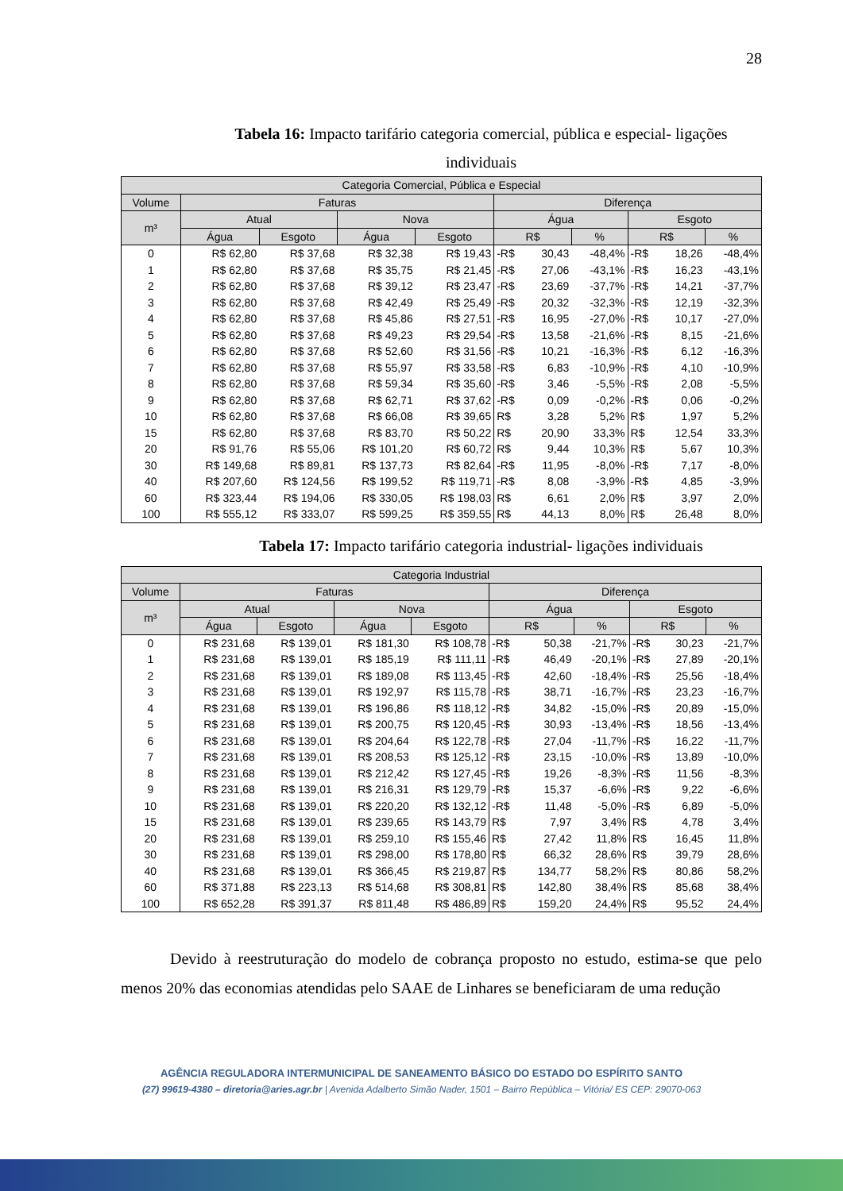28
Tabela 16: Impacto tarifário categoria comercial, pública e especial- ligações individuais
| Categoria Comercial, Pública e Especial | | | | | | | | | | |
| --- | --- | --- | --- | --- | --- | --- | --- | --- | --- | --- |
| Volume | Faturas | | | | Diferença | | | | | |
| m³ | Atual | | Nova | | Água | | | Esgoto | | |
| | Água | Esgoto | Água | Esgoto | R$ | | % | R$ | | % |
| 0 | R$ 62,80 | R$ 37,68 | R$ 32,38 | R$ 19,43 | -R$ | 30,43 | -48,4% | -R$ | 18,26 | -48,4% |
| 1 | R$ 62,80 | R$ 37,68 | R$ 35,75 | R$ 21,45 | -R$ | 27,06 | -43,1% | -R$ | 16,23 | -43,1% |
| 2 | R$ 62,80 | R$ 37,68 | R$ 39,12 | R$ 23,47 | -R$ | 23,69 | -37,7% | -R$ | 14,21 | -37,7% |
| 3 | R$ 62,80 | R$ 37,68 | R$ 42,49 | R$ 25,49 | -R$ | 20,32 | -32,3% | -R$ | 12,19 | -32,3% |
| 4 | R$ 62,80 | R$ 37,68 | R$ 45,86 | R$ 27,51 | -R$ | 16,95 | -27,0% | -R$ | 10,17 | -27,0% |
| 5 | R$ 62,80 | R$ 37,68 | R$ 49,23 | R$ 29,54 | -R$ | 13,58 | -21,6% | -R$ | 8,15 | -21,6% |
| 6 | R$ 62,80 | R$ 37,68 | R$ 52,60 | R$ 31,56 | -R$ | 10,21 | -16,3% | -R$ | 6,12 | -16,3% |
| 7 | R$ 62,80 | R$ 37,68 | R$ 55,97 | R$ 33,58 | -R$ | 6,83 | -10,9% | -R$ | 4,10 | -10,9% |
| 8 | R$ 62,80 | R$ 37,68 | R$ 59,34 | R$ 35,60 | -R$ | 3,46 | -5,5% | -R$ | 2,08 | -5,5% |
| 9 | R$ 62,80 | R$ 37,68 | R$ 62,71 | R$ 37,62 | -R$ | 0,09 | -0,2% | -R$ | 0,06 | -0,2% |
| 10 | R$ 62,80 | R$ 37,68 | R$ 66,08 | R$ 39,65 | R$ | 3,28 | 5,2% | R$ | 1,97 | 5,2% |
| 15 | R$ 62,80 | R$ 37,68 | R$ 83,70 | R$ 50,22 | R$ | 20,90 | 33,3% | R$ | 12,54 | 33,3% |
| 20 | R$ 91,76 | R$ 55,06 | R$ 101,20 | R$ 60,72 | R$ | 9,44 | 10,3% | R$ | 5,67 | 10,3% |
| 30 | R$ 149,68 | R$ 89,81 | R$ 137,73 | R$ 82,64 | -R$ | 11,95 | -8,0% | -R$ | 7,17 | -8,0% |
| 40 | R$ 207,60 | R$ 124,56 | R$ 199,52 | R$ 119,71 | -R$ | 8,08 | -3,9% | -R$ | 4,85 | -3,9% |
| 60 | R$ 323,44 | R$ 194,06 | R$ 330,05 | R$ 198,03 | R$ | 6,61 | 2,0% | R$ | 3,97 | 2,0% |
| 100 | R$ 555,12 | R$ 333,07 | R$ 599,25 | R$ 359,55 | R$ | 44,13 | 8,0% | R$ | 26,48 | 8,0% |
Tabela 17: Impacto tarifário categoria industrial- ligações individuais
| Categoria Industrial | | | | | | | | | | |
| --- | --- | --- | --- | --- | --- | --- | --- | --- | --- | --- |
| Volume | Faturas | | | | Diferença | | | | | |
| m³ | Atual | | Nova | | Água | | | Esgoto | | |
| | Água | Esgoto | Água | Esgoto | R$ | | % | R$ | | % |
| 0 | R$ 231,68 | R$ 139,01 | R$ 181,30 | R$ 108,78 | -R$ | 50,38 | -21,7% | -R$ | 30,23 | -21,7% |
| 1 | R$ 231,68 | R$ 139,01 | R$ 185,19 | R$ 111,11 | -R$ | 46,49 | -20,1% | -R$ | 27,89 | -20,1% |
| 2 | R$ 231,68 | R$ 139,01 | R$ 189,08 | R$ 113,45 | -R$ | 42,60 | -18,4% | -R$ | 25,56 | -18,4% |
| 3 | R$ 231,68 | R$ 139,01 | R$ 192,97 | R$ 115,78 | -R$ | 38,71 | -16,7% | -R$ | 23,23 | -16,7% |
| 4 | R$ 231,68 | R$ 139,01 | R$ 196,86 | R$ 118,12 | -R$ | 34,82 | -15,0% | -R$ | 20,89 | -15,0% |
| 5 | R$ 231,68 | R$ 139,01 | R$ 200,75 | R$ 120,45 | -R$ | 30,93 | -13,4% | -R$ | 18,56 | -13,4% |
| 6 | R$ 231,68 | R$ 139,01 | R$ 204,64 | R$ 122,78 | -R$ | 27,04 | -11,7% | -R$ | 16,22 | -11,7% |
| 7 | R$ 231,68 | R$ 139,01 | R$ 208,53 | R$ 125,12 | -R$ | 23,15 | -10,0% | -R$ | 13,89 | -10,0% |
| 8 | R$ 231,68 | R$ 139,01 | R$ 212,42 | R$ 127,45 | -R$ | 19,26 | -8,3% | -R$ | 11,56 | -8,3% |
| 9 | R$ 231,68 | R$ 139,01 | R$ 216,31 | R$ 129,79 | -R$ | 15,37 | -6,6% | -R$ | 9,22 | -6,6% |
| 10 | R$ 231,68 | R$ 139,01 | R$ 220,20 | R$ 132,12 | -R$ | 11,48 | -5,0% | -R$ | 6,89 | -5,0% |
| 15 | R$ 231,68 | R$ 139,01 | R$ 239,65 | R$ 143,79 | R$ | 7,97 | 3,4% | R$ | 4,78 | 3,4% |
| 20 | R$ 231,68 | R$ 139,01 | R$ 259,10 | R$ 155,46 | R$ | 27,42 | 11,8% | R$ | 16,45 | 11,8% |
| 30 | R$ 231,68 | R$ 139,01 | R$ 298,00 | R$ 178,80 | R$ | 66,32 | 28,6% | R$ | 39,79 | 28,6% |
| 40 | R$ 231,68 | R$ 139,01 | R$ 366,45 | R$ 219,87 | R$ | 134,77 | 58,2% | R$ | 80,86 | 58,2% |
| 60 | R$ 371,88 | R$ 223,13 | R$ 514,68 | R$ 308,81 | R$ | 142,80 | 38,4% | R$ | 85,68 | 38,4% |
| 100 | R$ 652,28 | R$ 391,37 | R$ 811,48 | R$ 486,89 | R$ | 159,20 | 24,4% | R$ | 95,52 | 24,4% |
Devido à reestruturação do modelo de cobrança proposto no estudo, estima-se que pelo menos 20% das economias atendidas pelo SAAE de Linhares se beneficiaram de uma redução
AGÊNCIA REGULADORA INTERMUNICIPAL DE SANEAMENTO BÁSICO DO ESTADO DO ESPÍRITO SANTO
(27) 99619-4380 – diretoria@aries.agr.br | Avenida Adalberto Simão Nader, 1501 – Bairro República – Vitória/ ES CEP: 29070-063